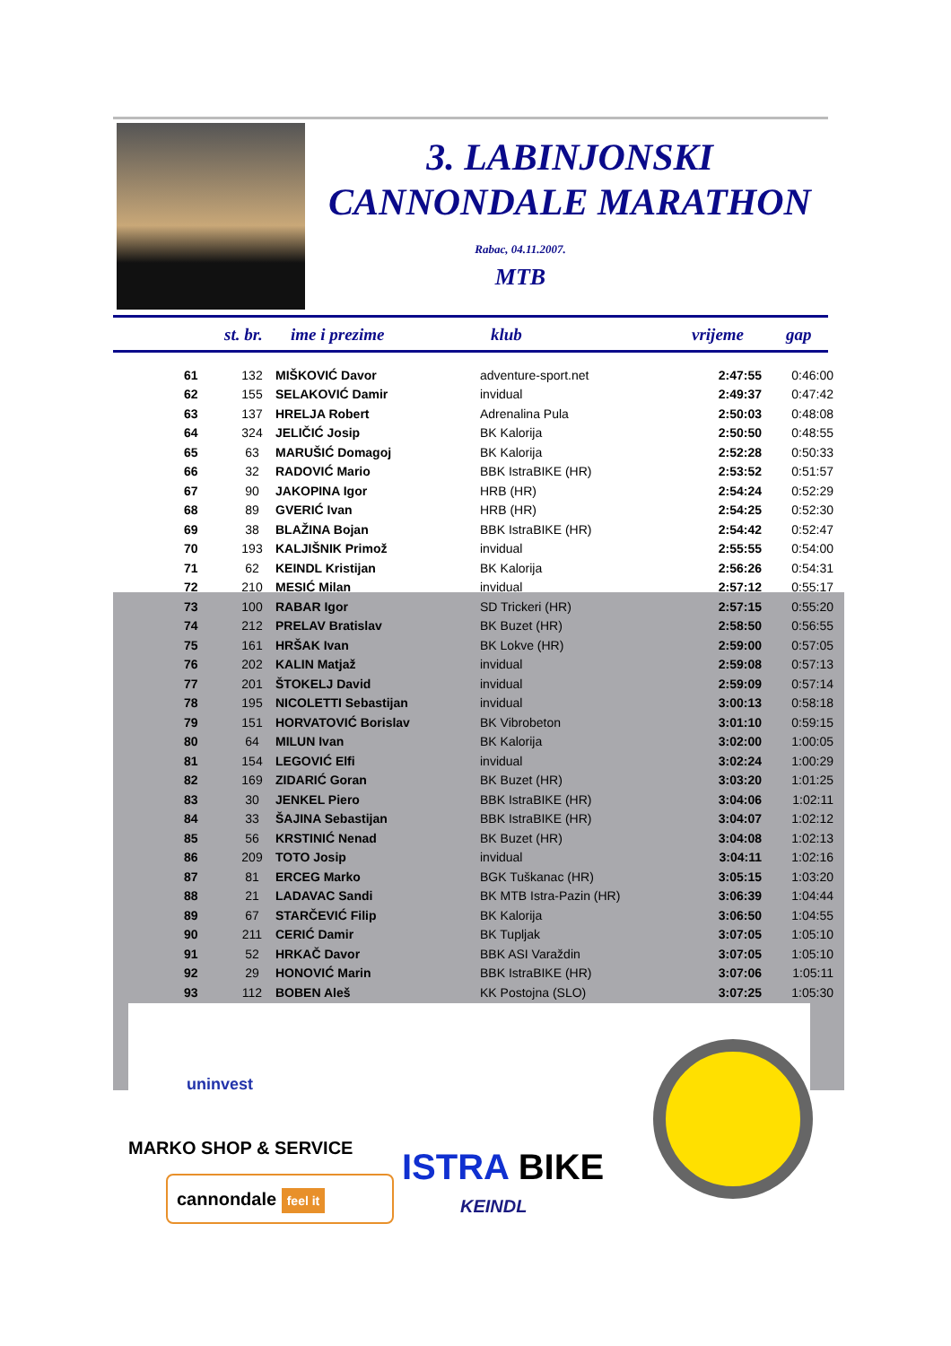3. LABINJONSKI
CANNONDALE MARATHON
Rabac, 04.11.2007.
MTB
st. br. ime i prezime klub vrijeme gap
| 61 | 132 | MIŠKOVIĆ Davor | adventure-sport.net | 2:47:55 | 0:46:00 |
| 62 | 155 | SELAKOVIĆ Damir | invidual | 2:49:37 | 0:47:42 |
| 63 | 137 | HRELJA Robert | Adrenalina Pula | 2:50:03 | 0:48:08 |
| 64 | 324 | JELIČIĆ Josip | BK Kalorija | 2:50:50 | 0:48:55 |
| 65 | 63 | MARUŠIĆ Domagoj | BK Kalorija | 2:52:28 | 0:50:33 |
| 66 | 32 | RADOVIĆ Mario | BBK IstraBIKE (HR) | 2:53:52 | 0:51:57 |
| 67 | 90 | JAKOPINA Igor | HRB (HR) | 2:54:24 | 0:52:29 |
| 68 | 89 | GVERIĆ Ivan | HRB (HR) | 2:54:25 | 0:52:30 |
| 69 | 38 | BLAŽINA Bojan | BBK IstraBIKE (HR) | 2:54:42 | 0:52:47 |
| 70 | 193 | KALJIŠNIK Primož | invidual | 2:55:55 | 0:54:00 |
| 71 | 62 | KEINDL Kristijan | BK Kalorija | 2:56:26 | 0:54:31 |
| 72 | 210 | MESIĆ Milan | invidual | 2:57:12 | 0:55:17 |
| 73 | 100 | RABAR Igor | SD Trickeri (HR) | 2:57:15 | 0:55:20 |
| 74 | 212 | PRELAV Bratislav | BK Buzet (HR) | 2:58:50 | 0:56:55 |
| 75 | 161 | HRŠAK Ivan | BK Lokve (HR) | 2:59:00 | 0:57:05 |
| 76 | 202 | KALIN Matjaž | invidual | 2:59:08 | 0:57:13 |
| 77 | 201 | ŠTOKELJ David | invidual | 2:59:09 | 0:57:14 |
| 78 | 195 | NICOLETTI Sebastijan | invidual | 3:00:13 | 0:58:18 |
| 79 | 151 | HORVATOVIĆ Borislav | BK Vibrobeton | 3:01:10 | 0:59:15 |
| 80 | 64 | MILUN Ivan | BK Kalorija | 3:02:00 | 1:00:05 |
| 81 | 154 | LEGOVIĆ Elfi | invidual | 3:02:24 | 1:00:29 |
| 82 | 169 | ZIDARIĆ Goran | BK Buzet (HR) | 3:03:20 | 1:01:25 |
| 83 | 30 | JENKEL Piero | BBK IstraBIKE (HR) | 3:04:06 | 1:02:11 |
| 84 | 33 | ŠAJINA Sebastijan | BBK IstraBIKE (HR) | 3:04:07 | 1:02:12 |
| 85 | 56 | KRSTINIĆ Nenad | BK Buzet (HR) | 3:04:08 | 1:02:13 |
| 86 | 209 | TOTO Josip | invidual | 3:04:11 | 1:02:16 |
| 87 | 81 | ERCEG Marko | BGK Tuškanac (HR) | 3:05:15 | 1:03:20 |
| 88 | 21 | LADAVAC Sandi | BK MTB Istra-Pazin (HR) | 3:06:39 | 1:04:44 |
| 89 | 67 | STARČEVIĆ Filip | BK Kalorija | 3:06:50 | 1:04:55 |
| 90 | 211 | CERIĆ Damir | BK Tupljak | 3:07:05 | 1:05:10 |
| 91 | 52 | HRKAČ Davor | BBK ASI Varaždin | 3:07:05 | 1:05:10 |
| 92 | 29 | HONOVIĆ Marin | BBK IstraBIKE (HR) | 3:07:06 | 1:05:11 |
| 93 | 112 | BOBEN Aleš | KK Postojna (SLO) | 3:07:25 | 1:05:30 |
uninvest
MARKO SHOP & SERVICE
cannondale feel it ISTRA BIKE
KEINDL